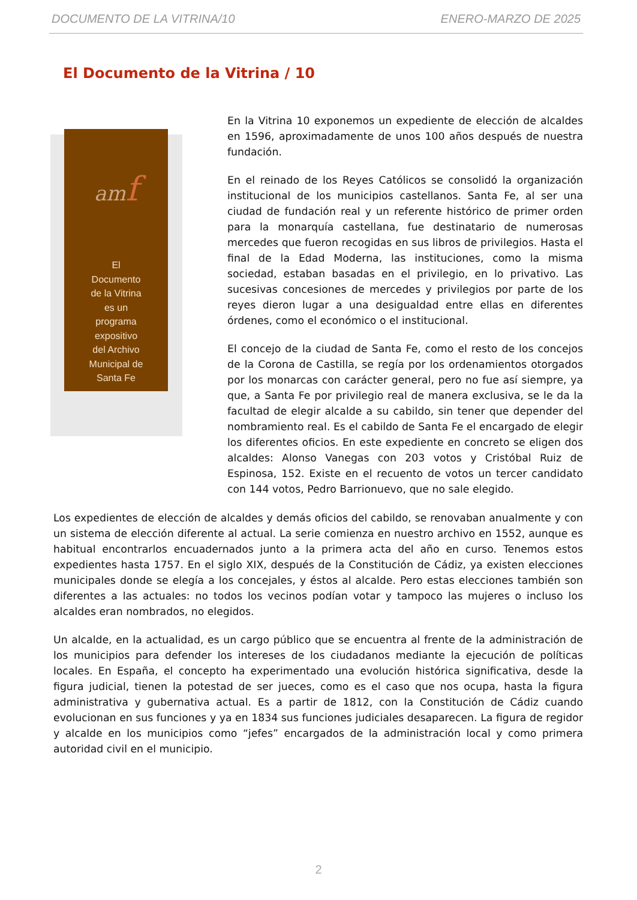DOCUMENTO DE LA VITRINA/10 ENERO-MARZO DE 2025
El Documento de la Vitrina / 10
amf
El
Documento
de la Vitrina
es un
programa
expositivo
del Archivo
Municipal de
Santa Fe
En la Vitrina 10 exponemos un expediente de elección de alcaldes en 1596, aproximadamente de unos 100 años después de nuestra fundación.
En el reinado de los Reyes Católicos se consolidó la organización institucional de los municipios castellanos. Santa Fe, al ser una ciudad de fundación real y un referente histórico de primer orden para la monarquía castellana, fue destinatario de numerosas mercedes que fueron recogidas en sus libros de privilegios. Hasta el final de la Edad Moderna, las instituciones, como la misma sociedad, estaban basadas en el privilegio, en lo privativo. Las sucesivas concesiones de mercedes y privilegios por parte de los reyes dieron lugar a una desigualdad entre ellas en diferentes órdenes, como el económico o el institucional.
El concejo de la ciudad de Santa Fe, como el resto de los concejos de la Corona de Castilla, se regía por los ordenamientos otorgados por los monarcas con carácter general, pero no fue así siempre, ya que, a Santa Fe por privilegio real de manera exclusiva, se le da la facultad de elegir alcalde a su cabildo, sin tener que depender del nombramiento real. Es el cabildo de Santa Fe el encargado de elegir los diferentes oficios. En este expediente en concreto se eligen dos alcaldes: Alonso Vanegas con 203 votos y Cristóbal Ruiz de Espinosa, 152. Existe en el recuento de votos un tercer candidato con 144 votos, Pedro Barrionuevo, que no sale elegido.
Los expedientes de elección de alcaldes y demás oficios del cabildo, se renovaban anualmente y con un sistema de elección diferente al actual. La serie comienza en nuestro archivo en 1552, aunque es habitual encontrarlos encuadernados junto a la primera acta del año en curso. Tenemos estos expedientes hasta 1757. En el siglo XIX, después de la Constitución de Cádiz, ya existen elecciones municipales donde se elegía a los concejales, y éstos al alcalde. Pero estas elecciones también son diferentes a las actuales: no todos los vecinos podían votar y tampoco las mujeres o incluso los alcaldes eran nombrados, no elegidos.
Un alcalde, en la actualidad, es un cargo público que se encuentra al frente de la administración de los municipios para defender los intereses de los ciudadanos mediante la ejecución de políticas locales. En España, el concepto ha experimentado una evolución histórica significativa, desde la figura judicial, tienen la potestad de ser jueces, como es el caso que nos ocupa, hasta la figura administrativa y gubernativa actual. Es a partir de 1812, con la Constitución de Cádiz cuando evolucionan en sus funciones y ya en 1834 sus funciones judiciales desaparecen. La figura de regidor y alcalde en los municipios como “jefes” encargados de la administración local y como primera autoridad civil en el municipio.
2